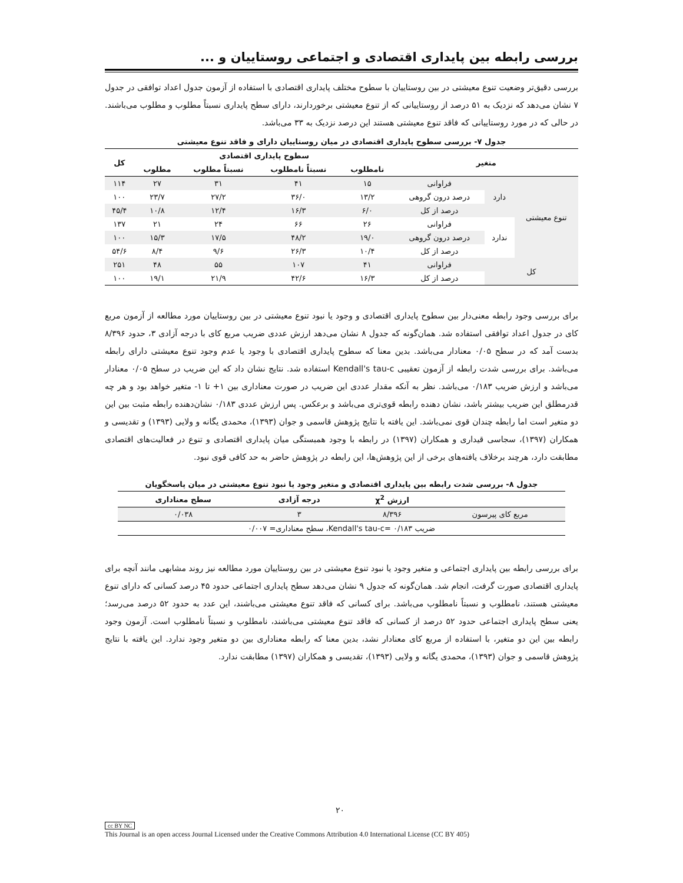بررسی رابطه بین پایداری اقتصادی و اجتماعی روستاییان و ...
بررسی دقیق‌تر وضعیت تنوع معیشتی در بین روستاییان با سطوح مختلف پایداری اقتصادی با استفاده از آزمون جدول اعداد توافقی در جدول ۷ نشان می‌دهد که نزدیک به ۵۱ درصد از روستاییانی که از تنوع معیشتی برخوردارند، دارای سطح پایداری نسبتاً مطلوب و مطلوب می‌باشند. در حالی که در مورد روستاییانی که فاقد تنوع معیشتی هستند این درصد نزدیک به ۳۳ می‌باشد.
جدول ۷- بررسی سطوح پایداری اقتصادی در میان روستاییان دارای و فاقد تنوع معیشتی
| متغیر | | | سطوح پایداری اقتصادی | | | | کل |
| --- | --- | --- | --- | --- | --- | --- | --- |
| | | | نامطلوب | نسبتاً نامطلوب | نسبتاً مطلوب | مطلوب | |
| تنوع معیشتی | دارد | فراوانی | ۱۵ | ۴۱ | ۳۱ | ۲۷ | ۱۱۴ |
| | | درصد درون گروهی | ۱۳/۲ | ۳۶/۰ | ۲۷/۲ | ۲۳/۷ | ۱۰۰ |
| | | درصد از کل | ۶/۰ | ۱۶/۳ | ۱۲/۴ | ۱۰/۸ | ۴۵/۴ |
| | ندارد | فراوانی | ۲۶ | ۶۶ | ۲۴ | ۲۱ | ۱۳۷ |
| | | درصد درون گروهی | ۱۹/۰ | ۴۸/۲ | ۱۷/۵ | ۱۵/۳ | ۱۰۰ |
| | | درصد از کل | ۱۰/۴ | ۲۶/۳ | ۹/۶ | ۸/۴ | ۵۴/۶ |
| کل | | فراوانی | ۴۱ | ۱۰۷ | ۵۵ | ۴۸ | ۲۵۱ |
| | | درصد از کل | ۱۶/۳ | ۴۲/۶ | ۲۱/۹ | ۱۹/۱ | ۱۰۰ |
برای بررسی وجود رابطه معنی‌دار بین سطوح پایداری اقتصادی و وجود یا نبود تنوع معیشتی در بین روستاییان مورد مطالعه از آزمون مربع کای در جدول اعداد توافقی استفاده شد. همان‌گونه که جدول ۸ نشان می‌دهد ارزش عددی ضریب مربع کای با درجه آزادی ۳، حدود ۸/۳۹۶ بدست آمد که در سطح ۰/۰۵ معنادار می‌باشد. بدین معنا که سطوح پایداری اقتصادی با وجود یا عدم وجود تنوع معیشتی دارای رابطه می‌باشد. برای بررسی شدت رابطه از آزمون تعقیبی Kendall's tau-c استفاده شد. نتایج نشان داد که این ضریب در سطح ۰/۰۵ معنادار می‌باشد و ارزش ضریب ۰/۱۸۳ می‌باشد. نظر به آنکه مقدار عددی این ضریب در صورت معناداری بین ۱+ تا ۱- متغیر خواهد بود و هر چه قدرمطلق این ضریب بیشتر باشد، نشان دهنده رابطه قوی‌تری می‌باشد و برعکس. پس ارزش عددی ۰/۱۸۳ نشان‌دهنده رابطه مثبت بین این دو متغیر است اما رابطه چندان قوی نمی‌باشد. این یافته با نتایج پژوهش قاسمی و جوان (۱۳۹۳)، محمدی یگانه و ولایی (۱۳۹۳) و تقدیسی و همکاران (۱۳۹۷)، سجاسی قیداری و همکاران (۱۳۹۷) در رابطه با وجود همبستگی میان پایداری اقتصادی و تنوع در فعالیت‌های اقتصادی مطابقت دارد، هرچند برخلاف یافته‌های برخی از این پژوهش‌ها، این رابطه در پژوهش حاضر به حد کافی قوی نبود.
جدول ۸- بررسی شدت رابطه بین پایداری اقتصادی و متغیر وجود یا نبود تنوع معیشتی در میان پاسخگویان
| | ارزش χ<sup>2</sup> | درجه آزادی | سطح معناداری |
| --- | --- | --- | --- |
| مربع کای پیرسون | ۸/۳۹۶ | ۳ | ۰/۰۳۸ |
| ضریب Kendall's tau-c= ۰/۱۸۳، سطح معناداری= ۰/۰۰۷ | | | |
برای بررسی رابطه بین پایداری اجتماعی و متغیر وجود یا نبود تنوع معیشتی در بین روستاییان مورد مطالعه نیز روند مشابهی مانند آنچه برای پایداری اقتصادی صورت گرفت، انجام شد. همان‌گونه که جدول ۹ نشان می‌دهد سطح پایداری اجتماعی حدود ۴۵ درصد کسانی که دارای تنوع معیشتی هستند، نامطلوب و نسبتاً نامطلوب می‌باشد. برای کسانی که فاقد تنوع معیشتی می‌باشند، این عدد به حدود ۵۲ درصد می‌رسد؛ یعنی سطح پایداری اجتماعی حدود ۵۲ درصد از کسانی که فاقد تنوع معیشتی می‌باشند، نامطلوب و نسبتاً نامطلوب است. آزمون وجود رابطه بین این دو متغیر، با استفاده از مربع کای معنادار نشد، بدین معنا که رابطه معناداری بین دو متغیر وجود ندارد. این یافته با نتایج پژوهش قاسمی و جوان (۱۳۹۳)، محمدی یگانه و ولایی (۱۳۹۳)، تقدیسی و همکاران (۱۳۹۷) مطابقت ندارد.
۲۰
cc BY NC
This Journal is an open access Journal Licensed under the Creative Commons Attribution 4.0 International License (CC BY 405)